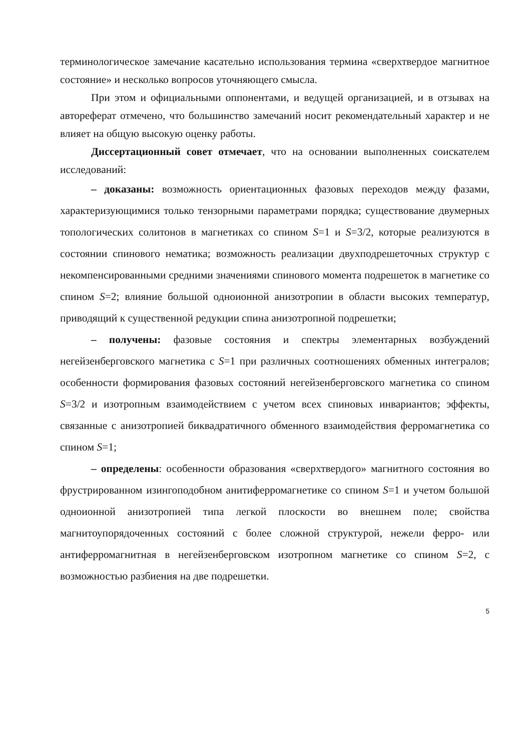терминологическое замечание касательно использования термина «сверхтвердое магнитное состояние» и несколько вопросов уточняющего смысла.
При этом и официальными оппонентами, и ведущей организацией, и в отзывах на автореферат отмечено, что большинство замечаний носит рекомендательный характер и не влияет на общую высокую оценку работы.
Диссертационный совет отмечает, что на основании выполненных соискателем исследований:
– доказаны: возможность ориентационных фазовых переходов между фазами, характеризующимися только тензорными параметрами порядка; существование двумерных топологических солитонов в магнетиках со спином S=1 и S=3/2, которые реализуются в состоянии спинового нематика; возможность реализации двухподрешеточных структур с некомпенсированными средними значениями спинового момента подрешеток в магнетике со спином S=2; влияние большой одноионной анизотропии в области высоких температур, приводящий к существенной редукции спина анизотропной подрешетки;
– получены: фазовые состояния и спектры элементарных возбуждений негейзенберговского магнетика с S=1 при различных соотношениях обменных интегралов; особенности формирования фазовых состояний негейзенберговского магнетика со спином S=3/2 и изотропным взаимодействием с учетом всех спиновых инвариантов; эффекты, связанные с анизотропией биквадратичного обменного взаимодействия ферромагнетика со спином S=1;
– определены: особенности образования «сверхтвердого» магнитного состояния во фрустрированном изингоподобном анитиферромагнетике со спином S=1 и учетом большой одноионной анизотропией типа легкой плоскости во внешнем поле; свойства магнитоупорядоченных состояний с более сложной структурой, нежели ферро- или антиферромагнитная в негейзенберговском изотропном магнетике со спином S=2, с возможностью разбиения на две подрешетки.
5